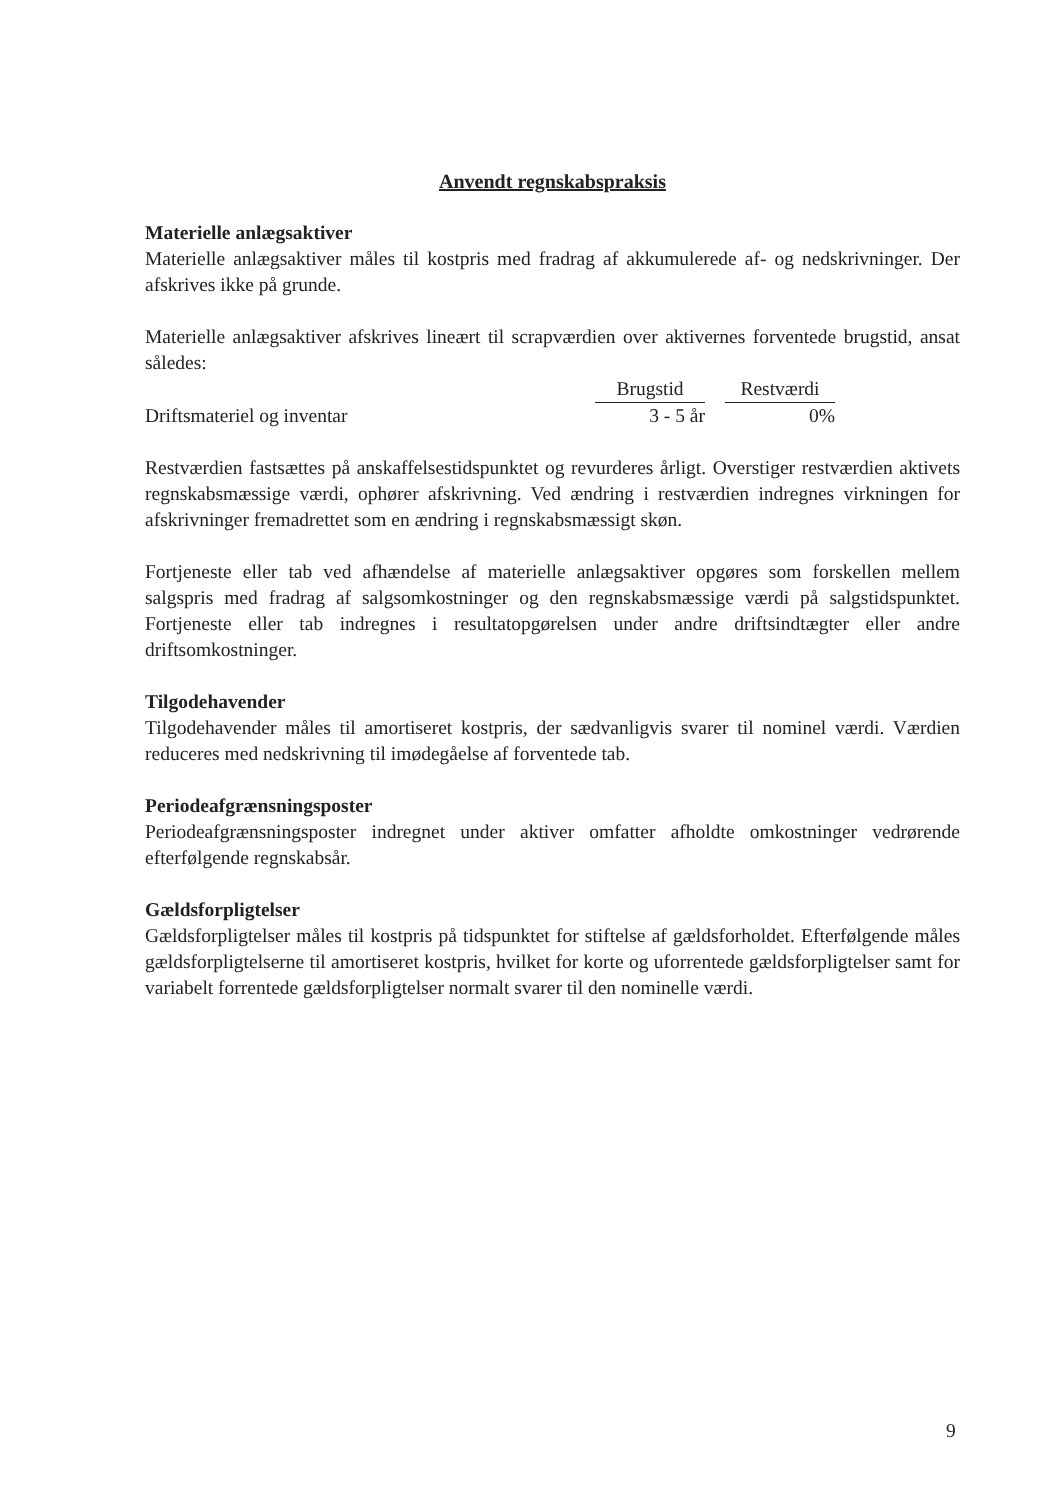Anvendt regnskabspraksis
Materielle anlægsaktiver
Materielle anlægsaktiver måles til kostpris med fradrag af akkumulerede af- og nedskrivninger. Der afskrives ikke på grunde.
Materielle anlægsaktiver afskrives lineært til scrapværdien over aktivernes forventede brugstid, ansat således:
| | Brugstid | | Restværdi |
| Driftsmateriel og inventar | 3 - 5 år | | 0% |
Restværdien fastsættes på anskaffelsestidspunktet og revurderes årligt. Overstiger restværdien aktivets regnskabsmæssige værdi, ophører afskrivning. Ved ændring i restværdien indregnes virkningen for afskrivninger fremadrettet som en ændring i regnskabsmæssigt skøn.
Fortjeneste eller tab ved afhændelse af materielle anlægsaktiver opgøres som forskellen mellem salgspris med fradrag af salgsomkostninger og den regnskabsmæssige værdi på salgstidspunktet. Fortjeneste eller tab indregnes i resultatopgørelsen under andre driftsindtægter eller andre driftsomkostninger.
Tilgodehavender
Tilgodehavender måles til amortiseret kostpris, der sædvanligvis svarer til nominel værdi. Værdien reduceres med nedskrivning til imødegåelse af forventede tab.
Periodeafgrænsningsposter
Periodeafgrænsningsposter indregnet under aktiver omfatter afholdte omkostninger vedrørende efterfølgende regnskabsår.
Gældsforpligtelser
Gældsforpligtelser måles til kostpris på tidspunktet for stiftelse af gældsforholdet. Efterfølgende måles gældsforpligtelserne til amortiseret kostpris, hvilket for korte og uforrentede gældsforpligtelser samt for variabelt forrentede gældsforpligtelser normalt svarer til den nominelle værdi.
9